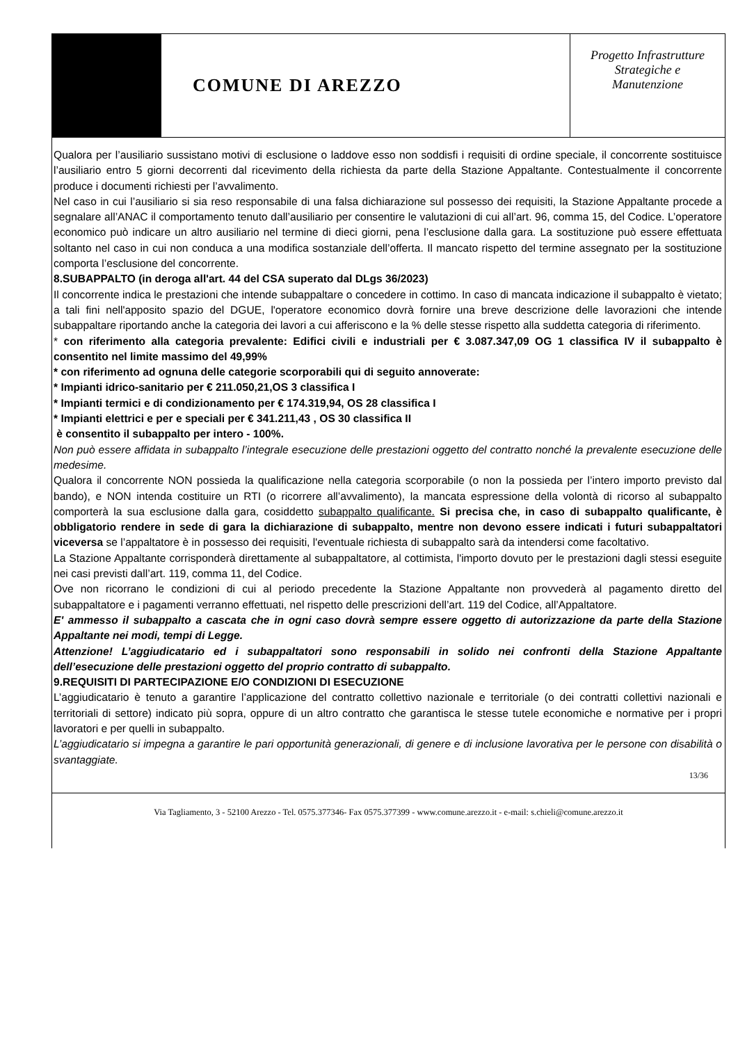COMUNE DI AREZZO
Progetto Infrastrutture
Strategiche e
Manutenzione
Qualora per l’ausiliario sussistano motivi di esclusione o laddove esso non soddisfi i requisiti di ordine speciale, il concorrente sostituisce l’ausiliario entro 5 giorni decorrenti dal ricevimento della richiesta da parte della Stazione Appaltante. Contestualmente il concorrente produce i documenti richiesti per l’avvalimento.
Nel caso in cui l’ausiliario si sia reso responsabile di una falsa dichiarazione sul possesso dei requisiti, la Stazione Appaltante procede a segnalare all’ANAC il comportamento tenuto dall’ausiliario per consentire le valutazioni di cui all’art. 96, comma 15, del Codice. L’operatore economico può indicare un altro ausiliario nel termine di dieci giorni, pena l’esclusione dalla gara. La sostituzione può essere effettuata soltanto nel caso in cui non conduca a una modifica sostanziale dell’offerta. Il mancato rispetto del termine assegnato per la sostituzione comporta l’esclusione del concorrente.
8.SUBAPPALTO (in deroga all'art. 44 del CSA superato dal DLgs 36/2023)
Il concorrente indica le prestazioni che intende subappaltare o concedere in cottimo. In caso di mancata indicazione il subappalto è vietato; a tali fini nell'apposito spazio del DGUE, l'operatore economico dovrà fornire una breve descrizione delle lavorazioni che intende subappaltare riportando anche la categoria dei lavori a cui afferiscono e la % delle stesse rispetto alla suddetta categoria di riferimento.
* con riferimento alla categoria prevalente: Edifici civili e industriali per € 3.087.347,09 OG 1 classifica IV il subappalto è consentito nel limite massimo del 49,99%
* con riferimento ad ognuna delle categorie scorporabili qui di seguito annoverate:
* Impianti idrico-sanitario per € 211.050,21,OS 3 classifica I
* Impianti termici e di condizionamento per € 174.319,94, OS 28 classifica I
* Impianti elettrici e per e speciali per € 341.211,43 , OS 30 classifica II
è consentito il subappalto per intero - 100%.
Non può essere affidata in subappalto l’integrale esecuzione delle prestazioni oggetto del contratto nonché la prevalente esecuzione delle medesime.
Qualora il concorrente NON possieda la qualificazione nella categoria scorporabile (o non la possieda per l’intero importo previsto dal bando), e NON intenda costituire un RTI (o ricorrere all’avvalimento), la mancata espressione della volontà di ricorso al subappalto comporterà la sua esclusione dalla gara, cosiddetto subappalto qualificante. Si precisa che, in caso di subappalto qualificante, è obbligatorio rendere in sede di gara la dichiarazione di subappalto, mentre non devono essere indicati i futuri subappaltatori viceversa se l’appaltatore è in possesso dei requisiti, l'eventuale richiesta di subappalto sarà da intendersi come facoltativo.
La Stazione Appaltante corrisponderà direttamente al subappaltatore, al cottimista, l'importo dovuto per le prestazioni dagli stessi eseguite nei casi previsti dall’art. 119, comma 11, del Codice.
Ove non ricorrano le condizioni di cui al periodo precedente la Stazione Appaltante non provvederà al pagamento diretto del subappaltatore e i pagamenti verranno effettuati, nel rispetto delle prescrizioni dell’art. 119 del Codice, all’Appaltatore.
E' ammesso il subappalto a cascata che in ogni caso dovrà sempre essere oggetto di autorizzazione da parte della Stazione Appaltante nei modi, tempi di Legge.
Attenzione! L’aggiudicatario ed i subappaltatori sono responsabili in solido nei confronti della Stazione Appaltante dell’esecuzione delle prestazioni oggetto del proprio contratto di subappalto.
9.REQUISITI DI PARTECIPAZIONE E/O CONDIZIONI DI ESECUZIONE
L’aggiudicatario è tenuto a garantire l’applicazione del contratto collettivo nazionale e territoriale (o dei contratti collettivi nazionali e territoriali di settore) indicato più sopra, oppure di un altro contratto che garantisca le stesse tutele economiche e normative per i propri lavoratori e per quelli in subappalto.
L’aggiudicatario si impegna a garantire le pari opportunità generazionali, di genere e di inclusione lavorativa per le persone con disabilità o svantaggiate.
13/36
Via Tagliamento, 3 - 52100 Arezzo - Tel. 0575.377346- Fax 0575.377399 - www.comune.arezzo.it - e-mail: s.chieli@comune.arezzo.it